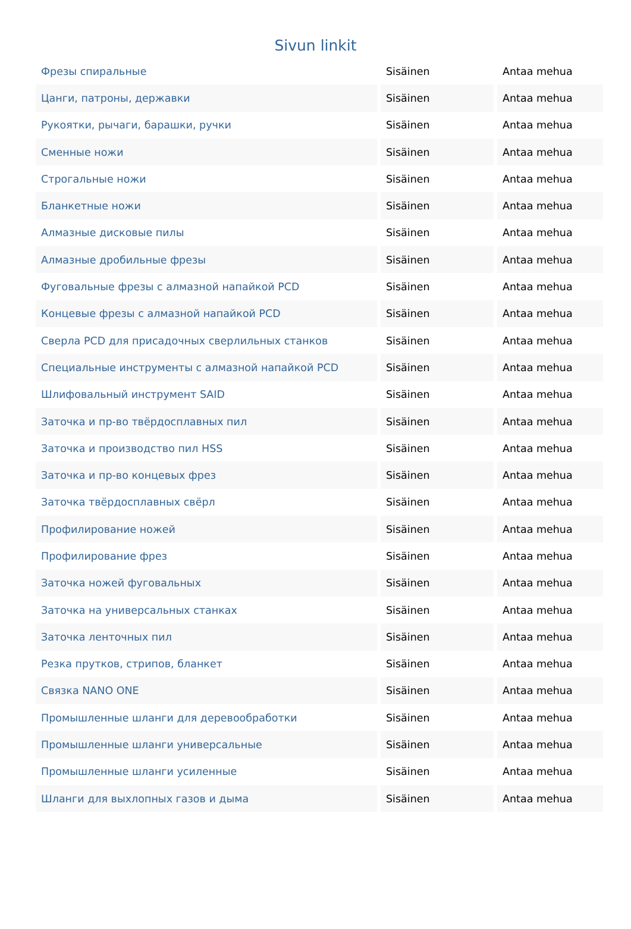Sivun linkit
| Фрезы спиральные | Sisäinen | Antaa mehua |
| Цанги, патроны, державки | Sisäinen | Antaa mehua |
| Рукоятки, рычаги, барашки, ручки | Sisäinen | Antaa mehua |
| Сменные ножи | Sisäinen | Antaa mehua |
| Строгальные ножи | Sisäinen | Antaa mehua |
| Бланкетные ножи | Sisäinen | Antaa mehua |
| Алмазные дисковые пилы | Sisäinen | Antaa mehua |
| Алмазные дробильные фрезы | Sisäinen | Antaa mehua |
| Фуговальные фрезы с алмазной напайкой PCD | Sisäinen | Antaa mehua |
| Концевые фрезы с алмазной напайкой PCD | Sisäinen | Antaa mehua |
| Сверла PCD для присадочных сверлильных станков | Sisäinen | Antaa mehua |
| Специальные инструменты с алмазной напайкой PCD | Sisäinen | Antaa mehua |
| Шлифовальный инструмент SAID | Sisäinen | Antaa mehua |
| Заточка и пр-во твёрдосплавных пил | Sisäinen | Antaa mehua |
| Заточка и производство пил HSS | Sisäinen | Antaa mehua |
| Заточка и пр-во концевых фрез | Sisäinen | Antaa mehua |
| Заточка твёрдосплавных свёрл | Sisäinen | Antaa mehua |
| Профилирование ножей | Sisäinen | Antaa mehua |
| Профилирование фрез | Sisäinen | Antaa mehua |
| Заточка ножей фуговальных | Sisäinen | Antaa mehua |
| Заточка на универсальных станках | Sisäinen | Antaa mehua |
| Заточка ленточных пил | Sisäinen | Antaa mehua |
| Резка прутков, стрипов, бланкет | Sisäinen | Antaa mehua |
| Связка NANO ONE | Sisäinen | Antaa mehua |
| Промышленные шланги для деревообработки | Sisäinen | Antaa mehua |
| Промышленные шланги универсальные | Sisäinen | Antaa mehua |
| Промышленные шланги усиленные | Sisäinen | Antaa mehua |
| Шланги для выхлопных газов и дыма | Sisäinen | Antaa mehua |